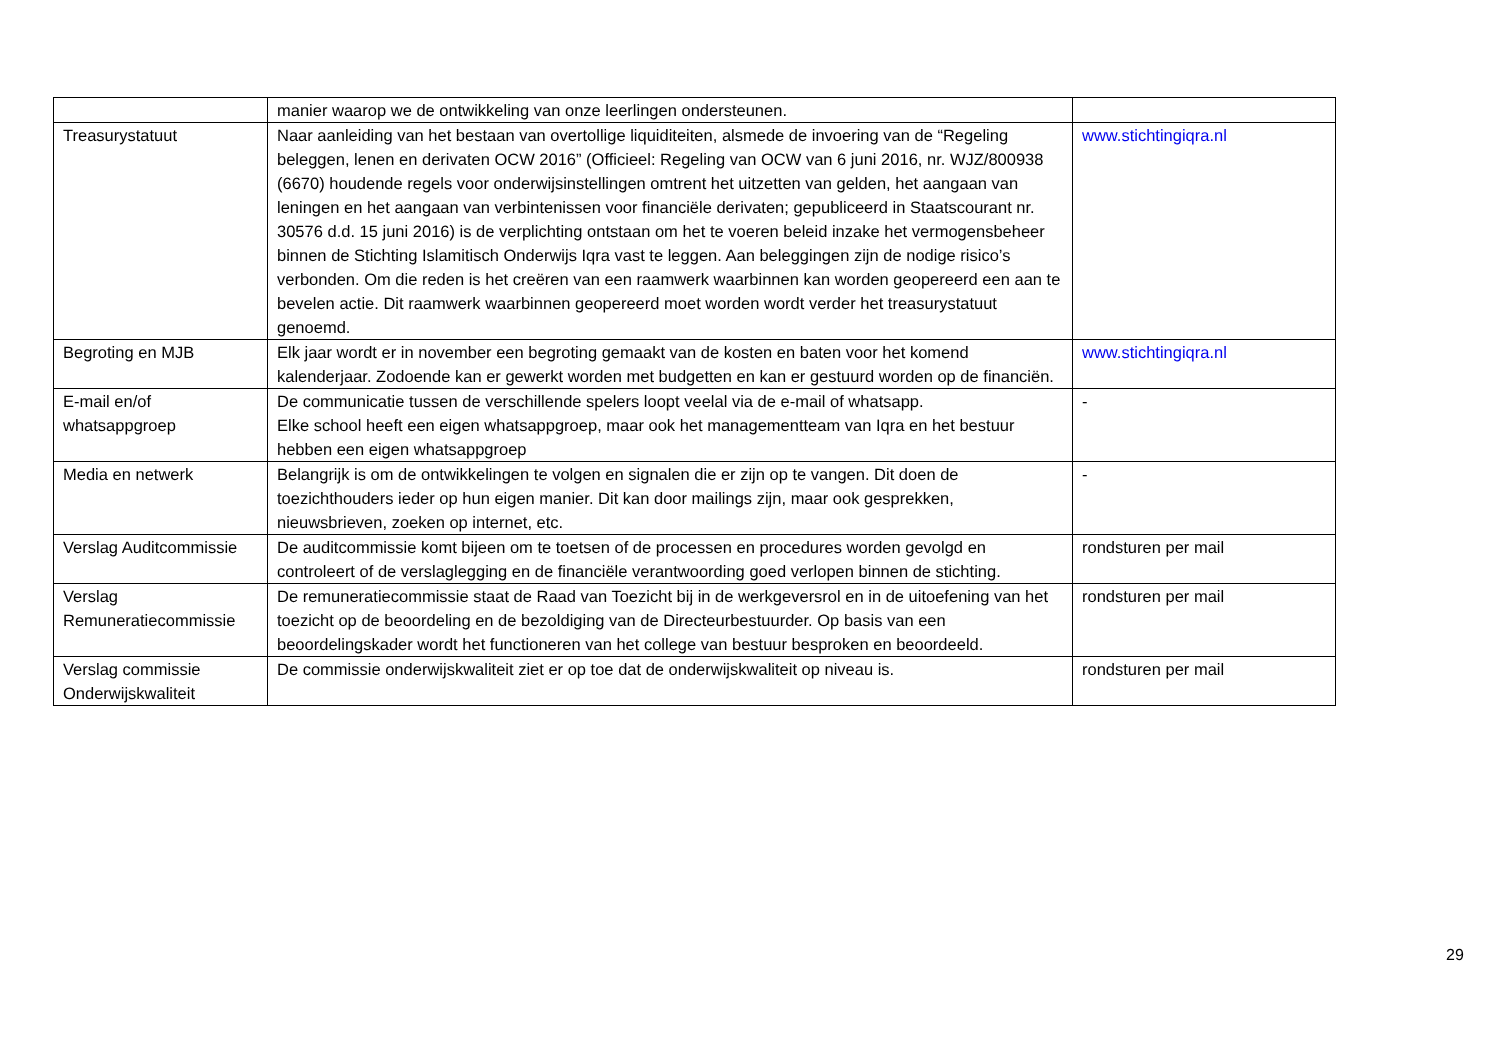| | manier waarop we de ontwikkeling van onze leerlingen ondersteunen. | |
| Treasurystatuut | Naar aanleiding van het bestaan van overtollige liquiditeiten, alsmede de invoering van de “Regeling beleggen, lenen en derivaten OCW 2016” (Officieel: Regeling van OCW van 6 juni 2016, nr. WJZ/800938 (6670) houdende regels voor onderwijsinstellingen omtrent het uitzetten van gelden, het aangaan van leningen en het aangaan van verbintenissen voor financiële derivaten; gepubliceerd in Staatscourant nr. 30576 d.d. 15 juni 2016) is de verplichting ontstaan om het te voeren beleid inzake het vermogensbeheer binnen de Stichting Islamitisch Onderwijs Iqra vast te leggen. Aan beleggingen zijn de nodige risico’s verbonden. Om die reden is het creëren van een raamwerk waarbinnen kan worden geopereerd een aan te bevelen actie. Dit raamwerk waarbinnen geopereerd moet worden wordt verder het treasurystatuut genoemd. | www.stichtingiqra.nl |
| Begroting en MJB | Elk jaar wordt er in november een begroting gemaakt van de kosten en baten voor het komend kalenderjaar. Zodoende kan er gewerkt worden met budgetten en kan er gestuurd worden op de financiën. | www.stichtingiqra.nl |
| E-mail en/of whatsappgroep | De communicatie tussen de verschillende spelers loopt veelal via de e-mail of whatsapp. Elke school heeft een eigen whatsappgroep, maar ook het managementteam van Iqra en het bestuur hebben een eigen whatsappgroep | - |
| Media en netwerk | Belangrijk is om de ontwikkelingen te volgen en signalen die er zijn op te vangen. Dit doen de toezichthouders ieder op hun eigen manier. Dit kan door mailings zijn, maar ook gesprekken, nieuwsbrieven, zoeken op internet, etc. | - |
| Verslag Auditcommissie | De auditcommissie komt bijeen om te toetsen of de processen en procedures worden gevolgd en controleert of de verslaglegging en de financiële verantwoording goed verlopen binnen de stichting. | rondsturen per mail |
| Verslag Remuneratiecommissie | De remuneratiecommissie staat de Raad van Toezicht bij in de werkgeversrol en in de uitoefening van het toezicht op de beoordeling en de bezoldiging van de Directeurbestuurder. Op basis van een beoordelingskader wordt het functioneren van het college van bestuur besproken en beoordeeld. | rondsturen per mail |
| Verslag commissie Onderwijskwaliteit | De commissie onderwijskwaliteit ziet er op toe dat de onderwijskwaliteit op niveau is. | rondsturen per mail |
29